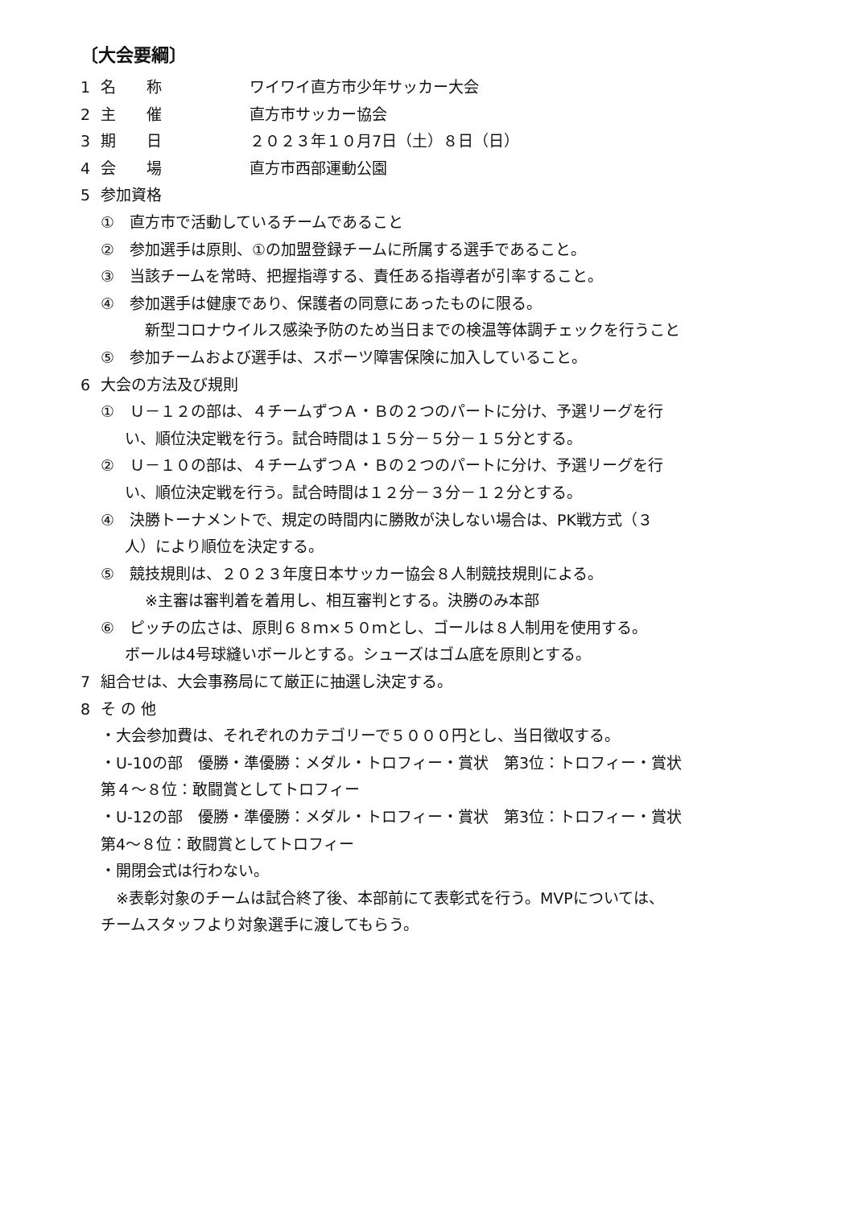〔大会要綱〕
1 名　　称 ワイワイ直方市少年サッカー大会
2 主　　催 直方市サッカー協会
3 期　　日 ２０２３年１０月7日（土）８日（日）
4 会　　場 直方市西部運動公園
5 参加資格
①　直方市で活動しているチームであること
②　参加選手は原則、①の加盟登録チームに所属する選手であること。
③　当該チームを常時、把握指導する、責任ある指導者が引率すること。
④　参加選手は健康であり、保護者の同意にあったものに限る。
新型コロナウイルス感染予防のため当日までの検温等体調チェックを行うこと
⑤　参加チームおよび選手は、スポーツ障害保険に加入していること。
6 大会の方法及び規則
①　Ｕ－１２の部は、４チームずつＡ・Ｂの２つのパートに分け、予選リーグを行
い、順位決定戦を行う。試合時間は１５分－５分－１５分とする。
②　Ｕ－１０の部は、４チームずつＡ・Ｂの２つのパートに分け、予選リーグを行
い、順位決定戦を行う。試合時間は１２分－３分－１２分とする。
④　決勝トーナメントで、規定の時間内に勝敗が決しない場合は、PK戦方式（３
人）により順位を決定する。
⑤　競技規則は、２０２３年度日本サッカー協会８人制競技規則による。
※主審は審判着を着用し、相互審判とする。決勝のみ本部
⑥　ピッチの広さは、原則６８ｍ×５０ｍとし、ゴールは８人制用を使用する。
ボールは4号球縫いボールとする。シューズはゴム底を原則とする。
7 組合せは、大会事務局にて厳正に抽選し決定する。
8 そ の 他
・大会参加費は、それぞれのカテゴリーで５０００円とし、当日徴収する。
・U-10の部　優勝・準優勝：メダル・トロフィー・賞状　第3位：トロフィー・賞状
第４～８位：敢闘賞としてトロフィー
・U-12の部　優勝・準優勝：メダル・トロフィー・賞状　第3位：トロフィー・賞状
第4～８位：敢闘賞としてトロフィー
・開閉会式は行わない。
　※表彰対象のチームは試合終了後、本部前にて表彰式を行う。MVPについては、
チームスタッフより対象選手に渡してもらう。